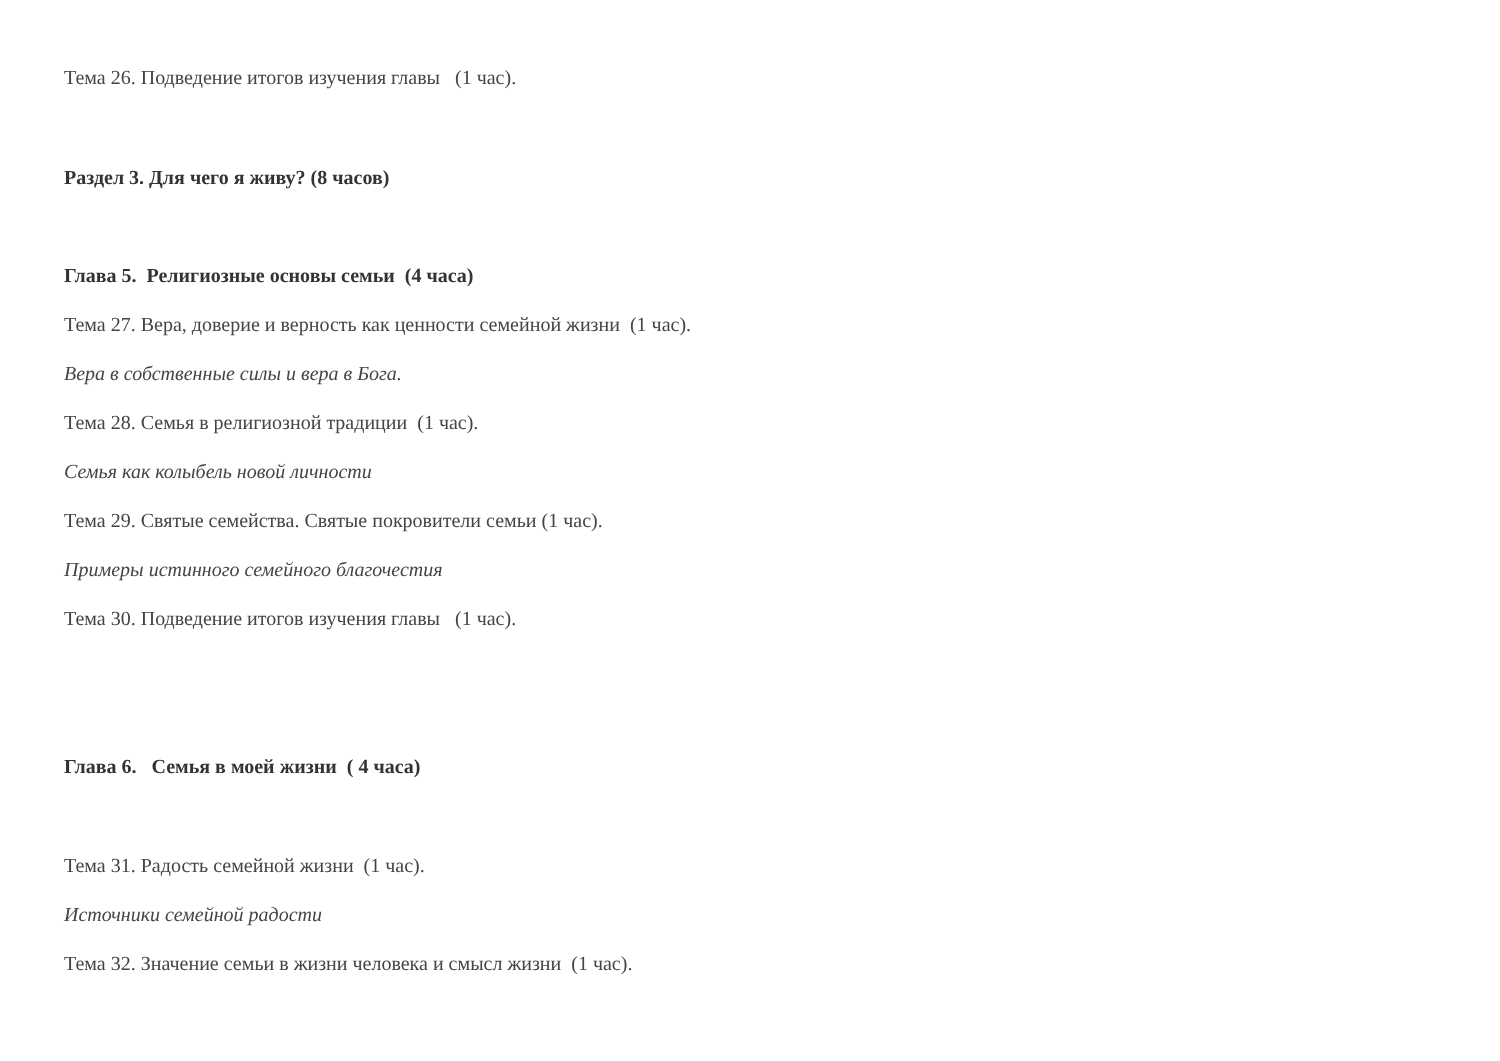Тема 26. Подведение итогов изучения главы (1 час).
Раздел 3. Для чего я живу? (8 часов)
Глава 5. Религиозные основы семьи (4 часа)
Тема 27. Вера, доверие и верность как ценности семейной жизни (1 час).
Вера в собственные силы и вера в Бога.
Тема 28. Семья в религиозной традиции (1 час).
Семья как колыбель новой личности
Тема 29. Святые семейства. Святые покровители семьи (1 час).
Примеры истинного семейного благочестия
Тема 30. Подведение итогов изучения главы (1 час).
Глава 6. Семья в моей жизни ( 4 часа)
Тема 31. Радость семейной жизни (1 час).
Источники семейной радости
Тема 32. Значение семьи в жизни человека и смысл жизни (1 час).